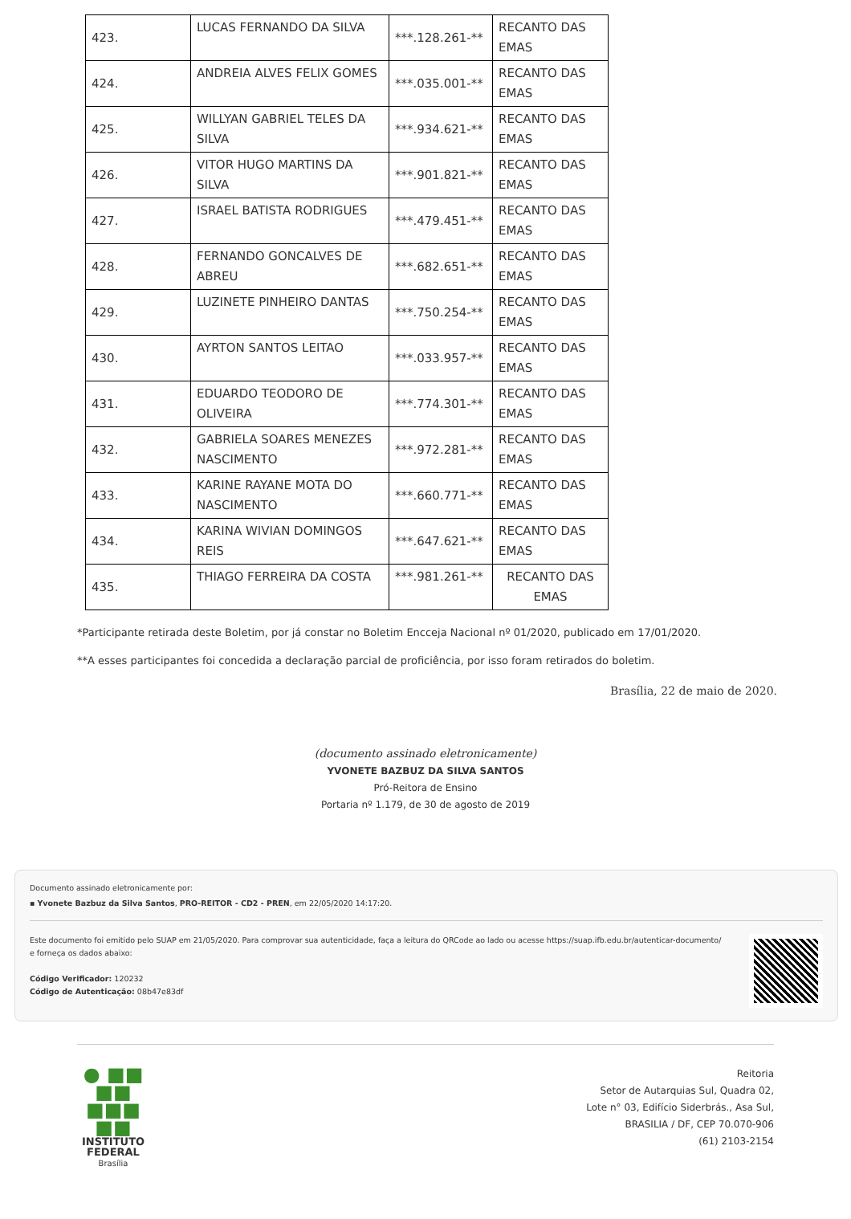| 423. | LUCAS FERNANDO DA SILVA | ***.128.261-** | RECANTO DAS EMAS |
| 424. | ANDREIA ALVES FELIX GOMES | ***.035.001-** | RECANTO DAS EMAS |
| 425. | WILLYAN GABRIEL TELES DA SILVA | ***.934.621-** | RECANTO DAS EMAS |
| 426. | VITOR HUGO MARTINS DA SILVA | ***.901.821-** | RECANTO DAS EMAS |
| 427. | ISRAEL BATISTA RODRIGUES | ***.479.451-** | RECANTO DAS EMAS |
| 428. | FERNANDO GONCALVES DE ABREU | ***.682.651-** | RECANTO DAS EMAS |
| 429. | LUZINETE PINHEIRO DANTAS | ***.750.254-** | RECANTO DAS EMAS |
| 430. | AYRTON SANTOS LEITAO | ***.033.957-** | RECANTO DAS EMAS |
| 431. | EDUARDO TEODORO DE OLIVEIRA | ***.774.301-** | RECANTO DAS EMAS |
| 432. | GABRIELA SOARES MENEZES NASCIMENTO | ***.972.281-** | RECANTO DAS EMAS |
| 433. | KARINE RAYANE MOTA DO NASCIMENTO | ***.660.771-** | RECANTO DAS EMAS |
| 434. | KARINA WIVIAN DOMINGOS REIS | ***.647.621-** | RECANTO DAS EMAS |
| 435. | THIAGO FERREIRA DA COSTA | ***.981.261-** | RECANTO DAS EMAS |
*Participante retirada deste Boletim, por já constar no Boletim Encceja Nacional nº 01/2020, publicado em 17/01/2020.
**A esses participantes foi concedida a declaração parcial de proficiência, por isso foram retirados do boletim.
Brasília, 22 de maio de 2020.
(documento assinado eletronicamente)
YVONETE BAZBUZ DA SILVA SANTOS
Pró-Reitora de Ensino
Portaria nº 1.179, de 30 de agosto de 2019
Documento assinado eletronicamente por:
▪ Yvonete Bazbuz da Silva Santos, PRO-REITOR - CD2 - PREN, em 22/05/2020 14:17:20.
Este documento foi emitido pelo SUAP em 21/05/2020. Para comprovar sua autenticidade, faça a leitura do QRCode ao lado ou acesse https://suap.ifb.edu.br/autenticar-documento/ e forneça os dados abaixo:
Código Verificador: 120232
Código de Autenticação: 08b47e83df
● ■■
■■
■■■
■■
INSTITUTO
FEDERAL
Brasília
Reitoria
Setor de Autarquias Sul, Quadra 02,
Lote n° 03, Edifício Siderbrás., Asa Sul,
BRASILIA / DF, CEP 70.070-906
(61) 2103-2154